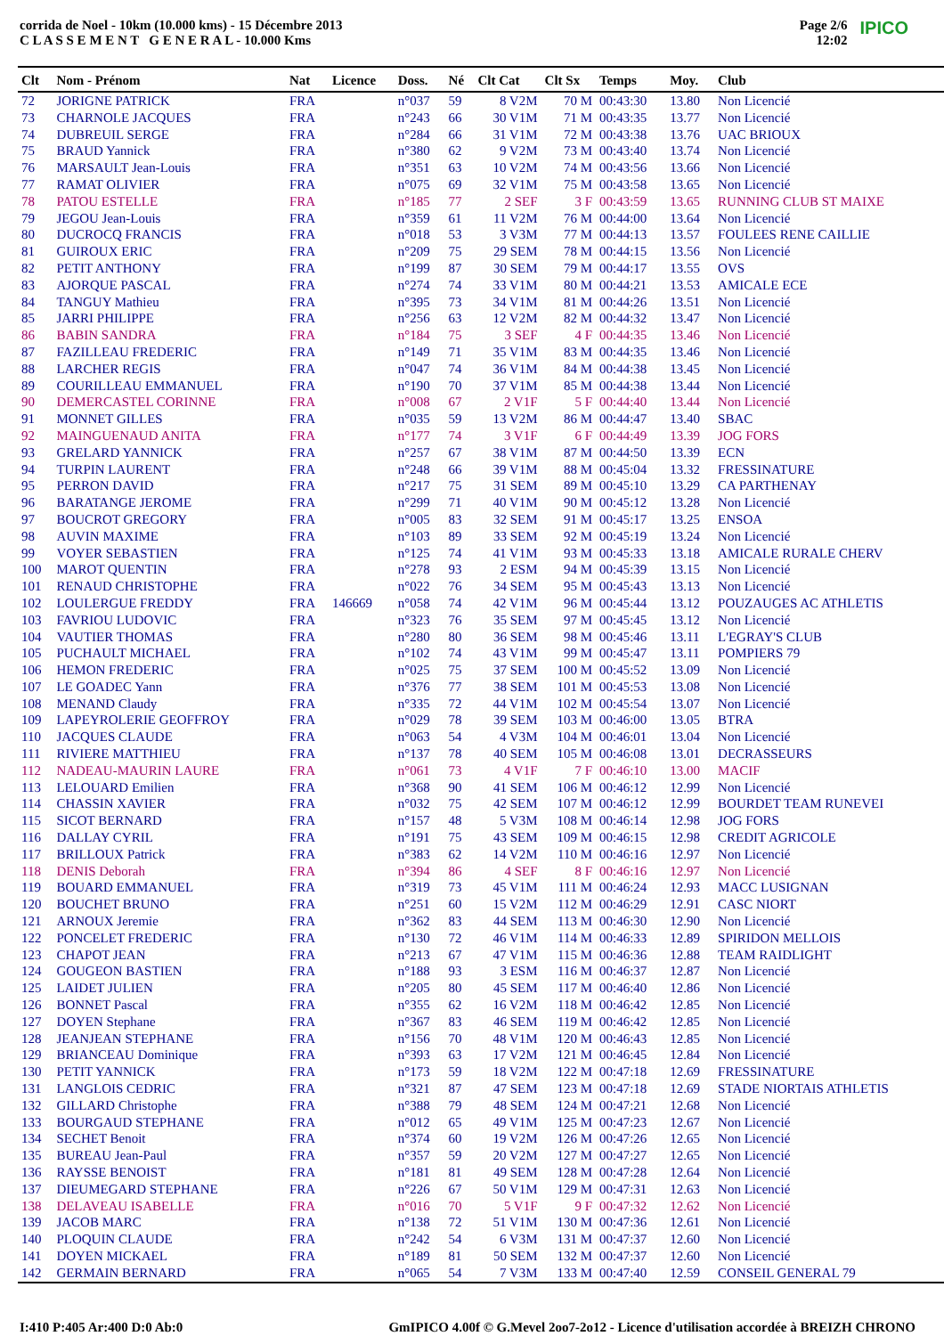corrida de Noel - 10km (10.000 kms) - 15 Décembre 2013
C L A S S E M E N T G E N E R A L - 10.000 Kms
Page 2/6
12:02 IPICO
| Clt | Nom - Prénom | Nat | Licence | Doss. | Né | Clt Cat | Clt Sx | Temps | Moy. | Club |
| --- | --- | --- | --- | --- | --- | --- | --- | --- | --- | --- |
| 72 | JORIGNE PATRICK | FRA | | n°037 | 59 | 8 V2M | 70 M | 00:43:30 | 13.80 | Non Licencié |
| 73 | CHARNOLE JACQUES | FRA | | n°243 | 66 | 30 V1M | 71 M | 00:43:35 | 13.77 | Non Licencié |
| 74 | DUBREUIL SERGE | FRA | | n°284 | 66 | 31 V1M | 72 M | 00:43:38 | 13.76 | UAC BRIOUX |
| 75 | BRAUD Yannick | FRA | | n°380 | 62 | 9 V2M | 73 M | 00:43:40 | 13.74 | Non Licencié |
| 76 | MARSAULT Jean-Louis | FRA | | n°351 | 63 | 10 V2M | 74 M | 00:43:56 | 13.66 | Non Licencié |
| 77 | RAMAT OLIVIER | FRA | | n°075 | 69 | 32 V1M | 75 M | 00:43:58 | 13.65 | Non Licencié |
| 78 | PATOU ESTELLE | FRA | | n°185 | 77 | 2 SEF | 3 F | 00:43:59 | 13.65 | RUNNING CLUB ST MAIXE |
| 79 | JEGOU Jean-Louis | FRA | | n°359 | 61 | 11 V2M | 76 M | 00:44:00 | 13.64 | Non Licencié |
| 80 | DUCROCQ FRANCIS | FRA | | n°018 | 53 | 3 V3M | 77 M | 00:44:13 | 13.57 | FOULEES RENE CAILLIE |
| 81 | GUIROUX ERIC | FRA | | n°209 | 75 | 29 SEM | 78 M | 00:44:15 | 13.56 | Non Licencié |
| 82 | PETIT ANTHONY | FRA | | n°199 | 87 | 30 SEM | 79 M | 00:44:17 | 13.55 | OVS |
| 83 | AJORQUE PASCAL | FRA | | n°274 | 74 | 33 V1M | 80 M | 00:44:21 | 13.53 | AMICALE ECE |
| 84 | TANGUY Mathieu | FRA | | n°395 | 73 | 34 V1M | 81 M | 00:44:26 | 13.51 | Non Licencié |
| 85 | JARRI PHILIPPE | FRA | | n°256 | 63 | 12 V2M | 82 M | 00:44:32 | 13.47 | Non Licencié |
| 86 | BABIN SANDRA | FRA | | n°184 | 75 | 3 SEF | 4 F | 00:44:35 | 13.46 | Non Licencié |
| 87 | FAZILLEAU FREDERIC | FRA | | n°149 | 71 | 35 V1M | 83 M | 00:44:35 | 13.46 | Non Licencié |
| 88 | LARCHER REGIS | FRA | | n°047 | 74 | 36 V1M | 84 M | 00:44:38 | 13.45 | Non Licencié |
| 89 | COURILLEAU EMMANUEL | FRA | | n°190 | 70 | 37 V1M | 85 M | 00:44:38 | 13.44 | Non Licencié |
| 90 | DEMERCASTEL CORINNE | FRA | | n°008 | 67 | 2 V1F | 5 F | 00:44:40 | 13.44 | Non Licencié |
| 91 | MONNET GILLES | FRA | | n°035 | 59 | 13 V2M | 86 M | 00:44:47 | 13.40 | SBAC |
| 92 | MAINGUENAUD ANITA | FRA | | n°177 | 74 | 3 V1F | 6 F | 00:44:49 | 13.39 | JOG FORS |
| 93 | GRELARD YANNICK | FRA | | n°257 | 67 | 38 V1M | 87 M | 00:44:50 | 13.39 | ECN |
| 94 | TURPIN LAURENT | FRA | | n°248 | 66 | 39 V1M | 88 M | 00:45:04 | 13.32 | FRESSINATURE |
| 95 | PERRON DAVID | FRA | | n°217 | 75 | 31 SEM | 89 M | 00:45:10 | 13.29 | CA PARTHENAY |
| 96 | BARATANGE JEROME | FRA | | n°299 | 71 | 40 V1M | 90 M | 00:45:12 | 13.28 | Non Licencié |
| 97 | BOUCROT GREGORY | FRA | | n°005 | 83 | 32 SEM | 91 M | 00:45:17 | 13.25 | ENSOA |
| 98 | AUVIN MAXIME | FRA | | n°103 | 89 | 33 SEM | 92 M | 00:45:19 | 13.24 | Non Licencié |
| 99 | VOYER SEBASTIEN | FRA | | n°125 | 74 | 41 V1M | 93 M | 00:45:33 | 13.18 | AMICALE RURALE CHERV |
| 100 | MAROT QUENTIN | FRA | | n°278 | 93 | 2 ESM | 94 M | 00:45:39 | 13.15 | Non Licencié |
| 101 | RENAUD CHRISTOPHE | FRA | | n°022 | 76 | 34 SEM | 95 M | 00:45:43 | 13.13 | Non Licencié |
| 102 | LOULERGUE FREDDY | FRA | 146669 | n°058 | 74 | 42 V1M | 96 M | 00:45:44 | 13.12 | POUZAUGES AC ATHLETIS |
| 103 | FAVRIOU LUDOVIC | FRA | | n°323 | 76 | 35 SEM | 97 M | 00:45:45 | 13.12 | Non Licencié |
| 104 | VAUTIER THOMAS | FRA | | n°280 | 80 | 36 SEM | 98 M | 00:45:46 | 13.11 | L'EGRAY'S CLUB |
| 105 | PUCHAULT MICHAEL | FRA | | n°102 | 74 | 43 V1M | 99 M | 00:45:47 | 13.11 | POMPIERS 79 |
| 106 | HEMON FREDERIC | FRA | | n°025 | 75 | 37 SEM | 100 M | 00:45:52 | 13.09 | Non Licencié |
| 107 | LE GOADEC Yann | FRA | | n°376 | 77 | 38 SEM | 101 M | 00:45:53 | 13.08 | Non Licencié |
| 108 | MENAND Claudy | FRA | | n°335 | 72 | 44 V1M | 102 M | 00:45:54 | 13.07 | Non Licencié |
| 109 | LAPEYROLERIE GEOFFROY | FRA | | n°029 | 78 | 39 SEM | 103 M | 00:46:00 | 13.05 | BTRA |
| 110 | JACQUES CLAUDE | FRA | | n°063 | 54 | 4 V3M | 104 M | 00:46:01 | 13.04 | Non Licencié |
| 111 | RIVIERE MATTHIEU | FRA | | n°137 | 78 | 40 SEM | 105 M | 00:46:08 | 13.01 | DECRASSEURS |
| 112 | NADEAU-MAURIN LAURE | FRA | | n°061 | 73 | 4 V1F | 7 F | 00:46:10 | 13.00 | MACIF |
| 113 | LELOUARD Emilien | FRA | | n°368 | 90 | 41 SEM | 106 M | 00:46:12 | 12.99 | Non Licencié |
| 114 | CHASSIN XAVIER | FRA | | n°032 | 75 | 42 SEM | 107 M | 00:46:12 | 12.99 | BOURDET TEAM RUNEVEI |
| 115 | SICOT BERNARD | FRA | | n°157 | 48 | 5 V3M | 108 M | 00:46:14 | 12.98 | JOG FORS |
| 116 | DALLAY CYRIL | FRA | | n°191 | 75 | 43 SEM | 109 M | 00:46:15 | 12.98 | CREDIT AGRICOLE |
| 117 | BRILLOUX Patrick | FRA | | n°383 | 62 | 14 V2M | 110 M | 00:46:16 | 12.97 | Non Licencié |
| 118 | DENIS Deborah | FRA | | n°394 | 86 | 4 SEF | 8 F | 00:46:16 | 12.97 | Non Licencié |
| 119 | BOUARD EMMANUEL | FRA | | n°319 | 73 | 45 V1M | 111 M | 00:46:24 | 12.93 | MACC LUSIGNAN |
| 120 | BOUCHET BRUNO | FRA | | n°251 | 60 | 15 V2M | 112 M | 00:46:29 | 12.91 | CASC NIORT |
| 121 | ARNOUX Jeremie | FRA | | n°362 | 83 | 44 SEM | 113 M | 00:46:30 | 12.90 | Non Licencié |
| 122 | PONCELET FREDERIC | FRA | | n°130 | 72 | 46 V1M | 114 M | 00:46:33 | 12.89 | SPIRIDON MELLOIS |
| 123 | CHAPOT JEAN | FRA | | n°213 | 67 | 47 V1M | 115 M | 00:46:36 | 12.88 | TEAM RAIDLIGHT |
| 124 | GOUGEON BASTIEN | FRA | | n°188 | 93 | 3 ESM | 116 M | 00:46:37 | 12.87 | Non Licencié |
| 125 | LAIDET JULIEN | FRA | | n°205 | 80 | 45 SEM | 117 M | 00:46:40 | 12.86 | Non Licencié |
| 126 | BONNET Pascal | FRA | | n°355 | 62 | 16 V2M | 118 M | 00:46:42 | 12.85 | Non Licencié |
| 127 | DOYEN Stephane | FRA | | n°367 | 83 | 46 SEM | 119 M | 00:46:42 | 12.85 | Non Licencié |
| 128 | JEANJEAN STEPHANE | FRA | | n°156 | 70 | 48 V1M | 120 M | 00:46:43 | 12.85 | Non Licencié |
| 129 | BRIANCEAU Dominique | FRA | | n°393 | 63 | 17 V2M | 121 M | 00:46:45 | 12.84 | Non Licencié |
| 130 | PETIT YANNICK | FRA | | n°173 | 59 | 18 V2M | 122 M | 00:47:18 | 12.69 | FRESSINATURE |
| 131 | LANGLOIS CEDRIC | FRA | | n°321 | 87 | 47 SEM | 123 M | 00:47:18 | 12.69 | STADE NIORTAIS ATHLETIS |
| 132 | GILLARD Christophe | FRA | | n°388 | 79 | 48 SEM | 124 M | 00:47:21 | 12.68 | Non Licencié |
| 133 | BOURGAUD STEPHANE | FRA | | n°012 | 65 | 49 V1M | 125 M | 00:47:23 | 12.67 | Non Licencié |
| 134 | SECHET Benoit | FRA | | n°374 | 60 | 19 V2M | 126 M | 00:47:26 | 12.65 | Non Licencié |
| 135 | BUREAU Jean-Paul | FRA | | n°357 | 59 | 20 V2M | 127 M | 00:47:27 | 12.65 | Non Licencié |
| 136 | RAYSSE BENOIST | FRA | | n°181 | 81 | 49 SEM | 128 M | 00:47:28 | 12.64 | Non Licencié |
| 137 | DIEUMEGARD STEPHANE | FRA | | n°226 | 67 | 50 V1M | 129 M | 00:47:31 | 12.63 | Non Licencié |
| 138 | DELAVEAU ISABELLE | FRA | | n°016 | 70 | 5 V1F | 9 F | 00:47:32 | 12.62 | Non Licencié |
| 139 | JACOB MARC | FRA | | n°138 | 72 | 51 V1M | 130 M | 00:47:36 | 12.61 | Non Licencié |
| 140 | PLOQUIN CLAUDE | FRA | | n°242 | 54 | 6 V3M | 131 M | 00:47:37 | 12.60 | Non Licencié |
| 141 | DOYEN MICKAEL | FRA | | n°189 | 81 | 50 SEM | 132 M | 00:47:37 | 12.60 | Non Licencié |
| 142 | GERMAIN BERNARD | FRA | | n°065 | 54 | 7 V3M | 133 M | 00:47:40 | 12.59 | CONSEIL GENERAL 79 |
I:410 P:405 Ar:400 D:0 Ab:0 GmIPICO 4.00f © G.Mevel 2oo7-2o12 - Licence d'utilisation accordée à BREIZH CHRONO